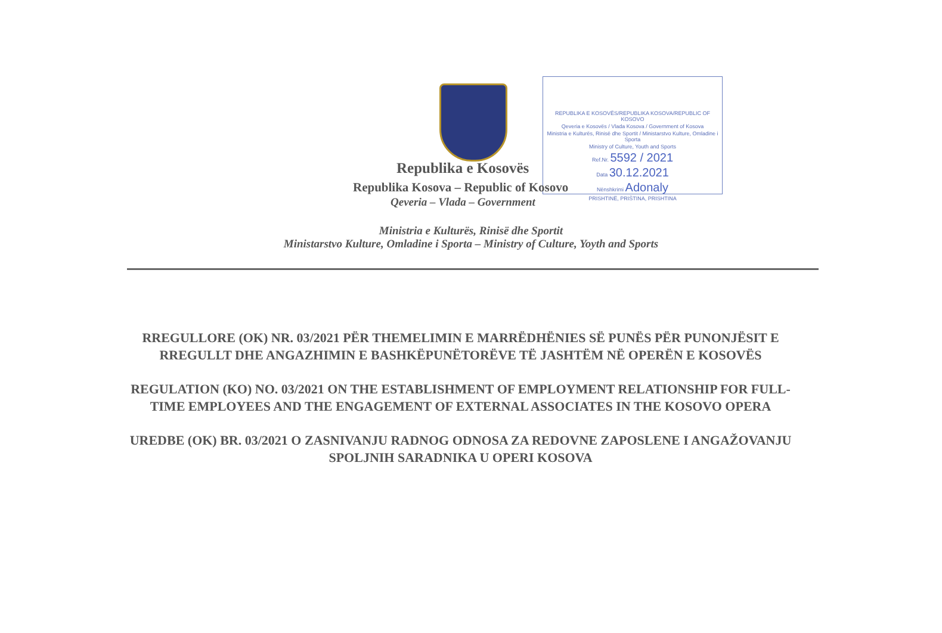REPUBLIKA E KOSOVËS/REPUBLIKA KOSOVA/REPUBLIC OF KOSOVO
Qeveria e Kosovës / Vlada Kosova / Government of Kosova
Ministria e Kulturës, Rinisë dhe Sportit / Ministarstvo Kulture, Omladine i Sporta
Ministry of Culture, Youth and Sports
Ref.Nr. 5592 / 2021
Data 30.12.2021
Nënshkrimi Adonaly
PRISHTINË, PRIŠTINA, PRISHTINA
Republika e Kosovës
Republika Kosova – Republic of Kosovo
Qeveria – Vlada – Government
Ministria e Kulturës, Rinisë dhe Sportit
Ministarstvo Kulture, Omladine i Sporta – Ministry of Culture, Yoyth and Sports
RREGULLORE (OK) NR. 03/2021 PËR THEMELIMIN E MARRËDHËNIES SË PUNËS PËR PUNONJËSIT E RREGULLT DHE ANGAZHIMIN E BASHKËPUNËTORËVE TË JASHTËM NË OPERËN E KOSOVËS
REGULATION (KO) NO. 03/2021 ON THE ESTABLISHMENT OF EMPLOYMENT RELATIONSHIP FOR FULL-TIME EMPLOYEES AND THE ENGAGEMENT OF EXTERNAL ASSOCIATES IN THE KOSOVO OPERA
UREDBE (OK) BR. 03/2021 O ZASNIVANJU RADNOG ODNOSA ZA REDOVNE ZAPOSLENE I ANGAŽOVANJU SPOLJNIH SARADNIKA U OPERI KOSOVA